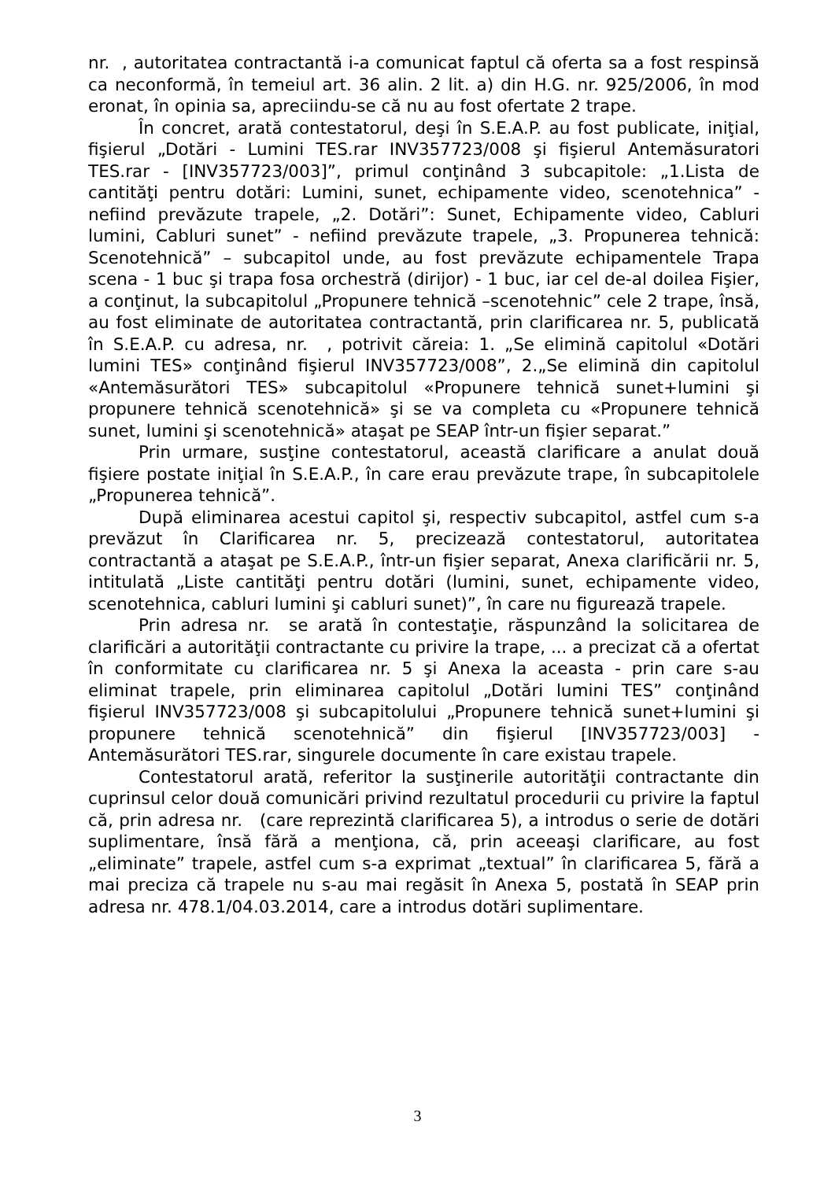nr. , autoritatea contractantă i-a comunicat faptul că oferta sa a fost respinsă ca neconformă, în temeiul art. 36 alin. 2 lit. a) din H.G. nr. 925/2006, în mod eronat, în opinia sa, apreciindu-se că nu au fost ofertate 2 trape.
În concret, arată contestatorul, deşi în S.E.A.P. au fost publicate, iniţial, fişierul „Dotări - Lumini TES.rar INV357723/008 şi fişierul Antemăsuratori TES.rar - [INV357723/003]”, primul conţinând 3 subcapitole: „1.Lista de cantităţi pentru dotări: Lumini, sunet, echipamente video, scenotehnica” - nefiind prevăzute trapele, „2. Dotări”: Sunet, Echipamente video, Cabluri lumini, Cabluri sunet” - nefiind prevăzute trapele, „3. Propunerea tehnică: Scenotehnică” – subcapitol unde, au fost prevăzute echipamentele Trapa scena - 1 buc şi trapa fosa orchestră (dirijor) - 1 buc, iar cel de-al doilea Fişier, a conţinut, la subcapitolul „Propunere tehnică –scenotehnic” cele 2 trape, însă, au fost eliminate de autoritatea contractantă, prin clarificarea nr. 5, publicată în S.E.A.P. cu adresa, nr. , potrivit căreia: 1. „Se elimină capitolul «Dotări lumini TES» conţinând fişierul INV357723/008”, 2.„Se elimină din capitolul «Antemăsurători TES» subcapitolul «Propunere tehnică sunet+lumini şi propunere tehnică scenotehnică» şi se va completa cu «Propunere tehnică sunet, lumini şi scenotehnică» ataşat pe SEAP într-un fişier separat.”
Prin urmare, susţine contestatorul, această clarificare a anulat două fişiere postate iniţial în S.E.A.P., în care erau prevăzute trape, în subcapitolele „Propunerea tehnică”.
După eliminarea acestui capitol şi, respectiv subcapitol, astfel cum s-a prevăzut în Clarificarea nr. 5, precizează contestatorul, autoritatea contractantă a ataşat pe S.E.A.P., într-un fişier separat, Anexa clarificării nr. 5, intitulată „Liste cantităţi pentru dotări (lumini, sunet, echipamente video, scenotehnica, cabluri lumini şi cabluri sunet)”, în care nu figurează trapele.
Prin adresa nr. se arată în contestaţie, răspunzând la solicitarea de clarificări a autorităţii contractante cu privire la trape, ... a precizat că a ofertat în conformitate cu clarificarea nr. 5 şi Anexa la aceasta - prin care s-au eliminat trapele, prin eliminarea capitolul „Dotări lumini TES” conţinând fişierul INV357723/008 şi subcapitolului „Propunere tehnică sunet+lumini şi propunere tehnică scenotehnică” din fişierul [INV357723/003] - Antemăsurători TES.rar, singurele documente în care existau trapele.
Contestatorul arată, referitor la susţinerile autorităţii contractante din cuprinsul celor două comunicări privind rezultatul procedurii cu privire la faptul că, prin adresa nr. (care reprezintă clarificarea 5), a introdus o serie de dotări suplimentare, însă fără a menţiona, că, prin aceeaşi clarificare, au fost „eliminate” trapele, astfel cum s-a exprimat „textual” în clarificarea 5, fără a mai preciza că trapele nu s-au mai regăsit în Anexa 5, postată în SEAP prin adresa nr. 478.1/04.03.2014, care a introdus dotări suplimentare.
3